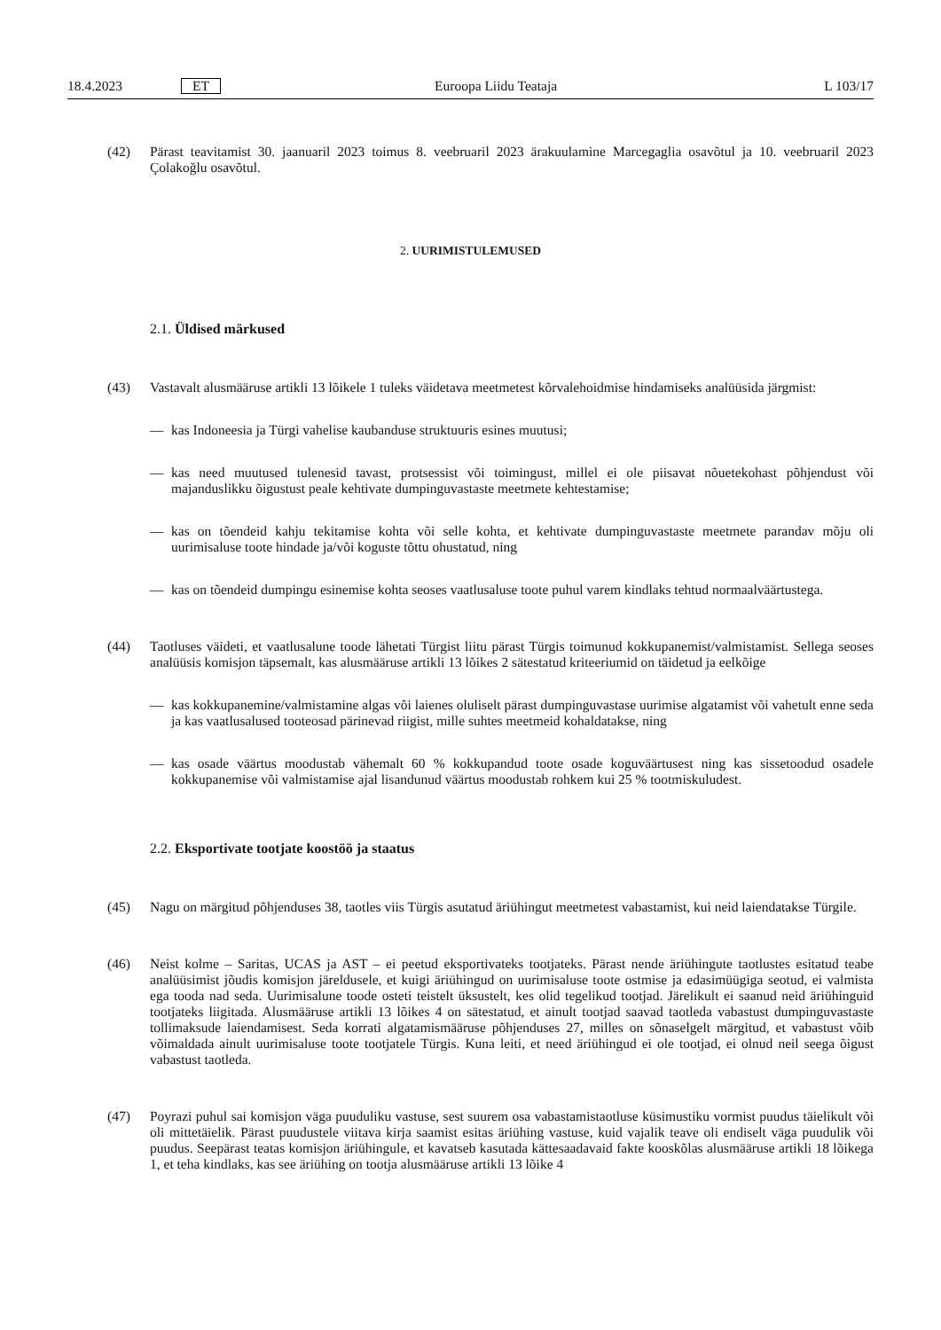18.4.2023 ET Euroopa Liidu Teataja L 103/17
(42) Pärast teavitamist 30. jaanuaril 2023 toimus 8. veebruaril 2023 ärakuulamine Marcegaglia osavõtul ja 10. veebruaril 2023 Çolakoğlu osavõtul.
2. UURIMISTULEMUSED
2.1. Üldised märkused
(43) Vastavalt alusmääruse artikli 13 lõikele 1 tuleks väidetava meetmetest kõrvalehoidmise hindamiseks analüüsida järgmist:
— kas Indoneesia ja Türgi vahelise kaubanduse struktuuris esines muutusi;
— kas need muutused tulenesid tavast, protsessist või toimingust, millel ei ole piisavat nõuetekohast põhjendust või majanduslikku õigustust peale kehtivate dumpinguvastaste meetmete kehtestamise;
— kas on tõendeid kahju tekitamise kohta või selle kohta, et kehtivate dumpinguvastaste meetmete parandav mõju oli uurimisaluse toote hindade ja/või koguste tõttu ohustatud, ning
— kas on tõendeid dumpingu esinemise kohta seoses vaatlusaluse toote puhul varem kindlaks tehtud normaalväärtustega.
(44) Taotluses väideti, et vaatlusalune toode lähetati Türgist liitu pärast Türgis toimunud kokkupanemist/valmistamist. Sellega seoses analüüsis komisjon täpsemalt, kas alusmääruse artikli 13 lõikes 2 sätestatud kriteeriumid on täidetud ja eelkõige
— kas kokkupanemine/valmistamine algas või laienes oluliselt pärast dumpinguvastase uurimise algatamist või vahetult enne seda ja kas vaatlusalused tooteosad pärinevad riigist, mille suhtes meetmeid kohaldatakse, ning
— kas osade väärtus moodustab vähemalt 60 % kokkupandud toote osade koguväärtusest ning kas sissetoodud osadele kokkupanemise või valmistamise ajal lisandunud väärtus moodustab rohkem kui 25 % tootmiskuludest.
2.2. Eksportivate tootjate koostöö ja staatus
(45) Nagu on märgitud põhjenduses 38, taotles viis Türgis asutatud äriühingut meetmetest vabastamist, kui neid laiendatakse Türgile.
(46) Neist kolme – Saritas, UCAS ja AST – ei peetud eksportivateks tootjateks. Pärast nende äriühingute taotlustes esitatud teabe analüüsimist jõudis komisjon järeldusele, et kuigi äriühingud on uurimisaluse toote ostmise ja edasimüügiga seotud, ei valmista ega tooda nad seda. Uurimisalune toode osteti teistelt üksustelt, kes olid tegelikud tootjad. Järelikult ei saanud neid äriühinguid tootjateks liigitada. Alusmääruse artikli 13 lõikes 4 on sätestatud, et ainult tootjad saavad taotleda vabastust dumpinguvastaste tollimaksude laiendamisest. Seda korrati algatamismääruse põhjenduses 27, milles on sõnaselgelt märgitud, et vabastust võib võimaldada ainult uurimisaluse toote tootjatele Türgis. Kuna leiti, et need äriühingud ei ole tootjad, ei olnud neil seega õigust vabastust taotleda.
(47) Poyrazi puhul sai komisjon väga puuduliku vastuse, sest suurem osa vabastamistaotluse küsimustiku vormist puudus täielikult või oli mittetäielik. Pärast puudustele viitava kirja saamist esitas äriühing vastuse, kuid vajalik teave oli endiselt väga puudulik või puudus. Seepärast teatas komisjon äriühingule, et kavatseb kasutada kättesaadavaid fakte kooskõlas alusmääruse artikli 18 lõikega 1, et teha kindlaks, kas see äriühing on tootja alusmääruse artikli 13 lõike 4